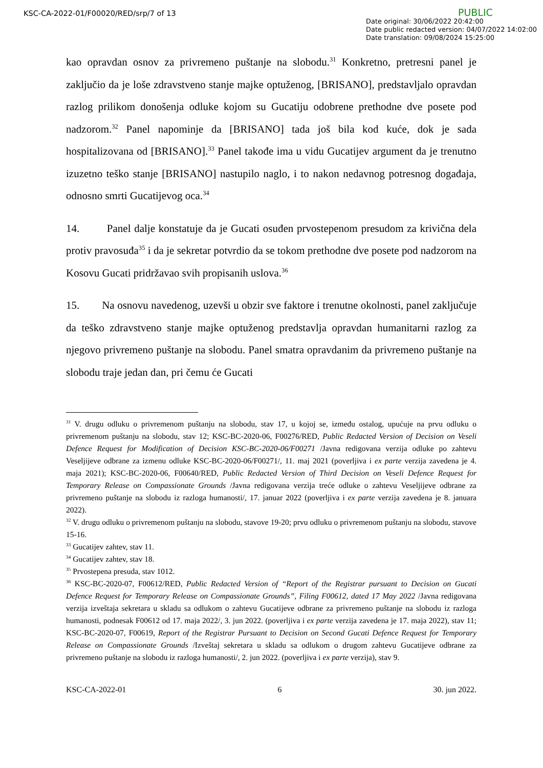KSC-CA-2022-01/F00020/RED/srp/7 of 13
PUBLIC
Date original: 30/06/2022 20:42:00
Date public redacted version: 04/07/2022 14:02:00
Date translation: 09/08/2024 15:25:00
kao opravdan osnov za privremeno puštanje na slobodu.<sup>31</sup> Konkretno, pretresni panel je zaključio da je loše zdravstveno stanje majke optuženog, [BRISANO], predstavljalo opravdan razlog prilikom donošenja odluke kojom su Gucatiju odobrene prethodne dve posete pod nadzorom.<sup>32</sup> Panel napominje da [BRISANO] tada još bila kod kuće, dok je sada hospitalizovana od [BRISANO].<sup>33</sup> Panel takođe ima u vidu Gucatijev argument da je trenutno izuzetno teško stanje [BRISANO] nastupilo naglo, i to nakon nedavnog potresnog događaja, odnosno smrti Gucatijevog oca.<sup>34</sup>
14. Panel dalje konstatuje da je Gucati osuđen prvostepenom presudom za krivična dela protiv pravosuđa<sup>35</sup> i da je sekretar potvrdio da se tokom prethodne dve posete pod nadzorom na Kosovu Gucati pridržavao svih propisanih uslova.<sup>36</sup>
15. Na osnovu navedenog, uzevši u obzir sve faktore i trenutne okolnosti, panel zaključuje da teško zdravstveno stanje majke optuženog predstavlja opravdan humanitarni razlog za njegovo privremeno puštanje na slobodu. Panel smatra opravdanim da privremeno puštanje na slobodu traje jedan dan, pri čemu će Gucati
<sup>31</sup> V. drugu odluku o privremenom puštanju na slobodu, stav 17, u kojoj se, između ostalog, upućuje na prvu odluku o privremenom puštanju na slobodu, stav 12; KSC-BC-2020-06, F00276/RED, Public Redacted Version of Decision on Veseli Defence Request for Modification of Decision KSC-BC-2020-06/F00271 /Javna redigovana verzija odluke po zahtevu Veseljijeve odbrane za izmenu odluke KSC-BC-2020-06/F00271/, 11. maj 2021 (poverljiva i ex parte verzija zavedena je 4. maja 2021); KSC-BC-2020-06, F00640/RED, Public Redacted Version of Third Decision on Veseli Defence Request for Temporary Release on Compassionate Grounds /Javna redigovana verzija treće odluke o zahtevu Veseljijeve odbrane za privremeno puštanje na slobodu iz razloga humanosti/, 17. januar 2022 (poverljiva i ex parte verzija zavedena je 8. januara 2022).
<sup>32</sup> V. drugu odluku o privremenom puštanju na slobodu, stavove 19-20; prvu odluku o privremenom puštanju na slobodu, stavove 15-16.
<sup>33</sup> Gucatijev zahtev, stav 11.
<sup>34</sup> Gucatijev zahtev, stav 18.
<sup>35</sup> Prvostepena presuda, stav 1012.
<sup>36</sup> KSC-BC-2020-07, F00612/RED, Public Redacted Version of “Report of the Registrar pursuant to Decision on Gucati Defence Request for Temporary Release on Compassionate Grounds”, Filing F00612, dated 17 May 2022 /Javna redigovana verzija izveštaja sekretara u skladu sa odlukom o zahtevu Gucatijeve odbrane za privremeno puštanje na slobodu iz razloga humanosti, podnesak F00612 od 17. maja 2022/, 3. jun 2022. (poverljiva i ex parte verzija zavedena je 17. maja 2022), stav 11; KSC-BC-2020-07, F00619, Report of the Registrar Pursuant to Decision on Second Gucati Defence Request for Temporary Release on Compassionate Grounds /Izveštaj sekretara u skladu sa odlukom o drugom zahtevu Gucatijeve odbrane za privremeno puštanje na slobodu iz razloga humanosti/, 2. jun 2022. (poverljiva i ex parte verzija), stav 9.
KSC-CA-2022-01 6 30. jun 2022.